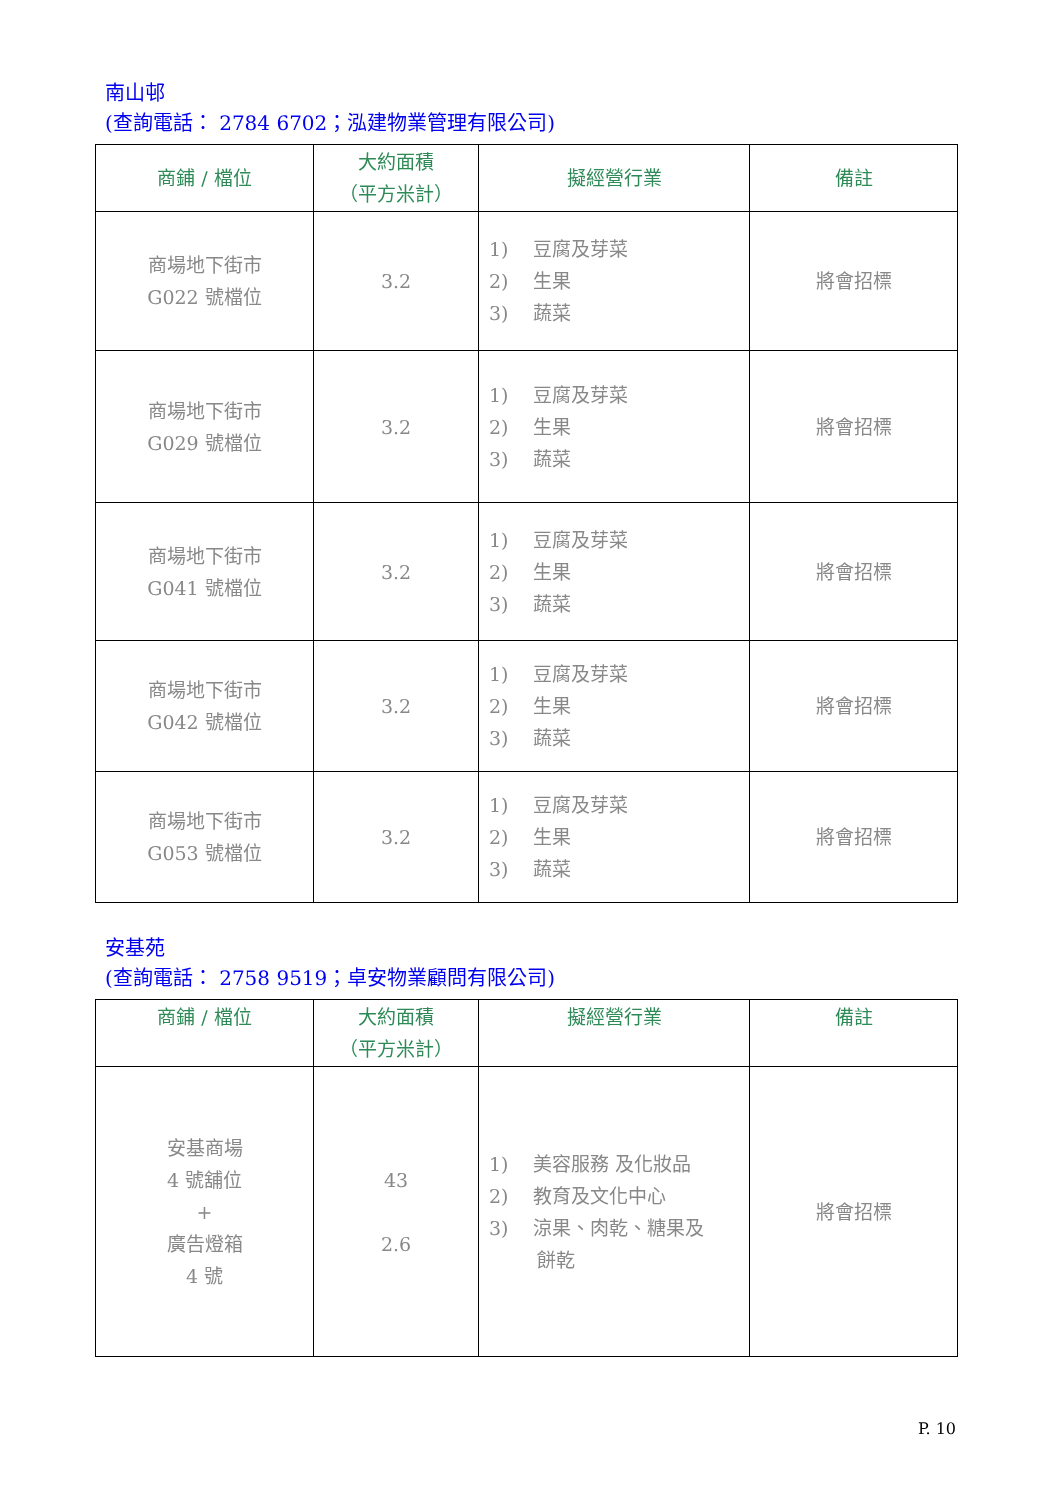南山邨
(查詢電話： 2784 6702；泓建物業管理有限公司)
| 商鋪 / 檔位 | 大約面積 （平方米計） | 擬經營行業 | 備註 |
| --- | --- | --- | --- |
| 商場地下街市 G022 號檔位 | 3.2 | 1) 豆腐及芽菜 2) 生果 3) 蔬菜 | 將會招標 |
| 商場地下街市 G029 號檔位 | 3.2 | 1) 豆腐及芽菜 2) 生果 3) 蔬菜 | 將會招標 |
| 商場地下街市 G041 號檔位 | 3.2 | 1) 豆腐及芽菜 2) 生果 3) 蔬菜 | 將會招標 |
| 商場地下街市 G042 號檔位 | 3.2 | 1) 豆腐及芽菜 2) 生果 3) 蔬菜 | 將會招標 |
| 商場地下街市 G053 號檔位 | 3.2 | 1) 豆腐及芽菜 2) 生果 3) 蔬菜 | 將會招標 |
安基苑
(查詢電話： 2758 9519；卓安物業顧問有限公司)
| 商鋪 / 檔位 | 大約面積 （平方米計） | 擬經營行業 | 備註 |
| --- | --- | --- | --- |
| 安基商場 4 號舖位 + 廣告燈箱 4 號 | 43 2.6 | 1) 美容服務 及化妝品 2) 教育及文化中心 3) 涼果、肉乾、糖果及 餅乾 | 將會招標 |
P. 10